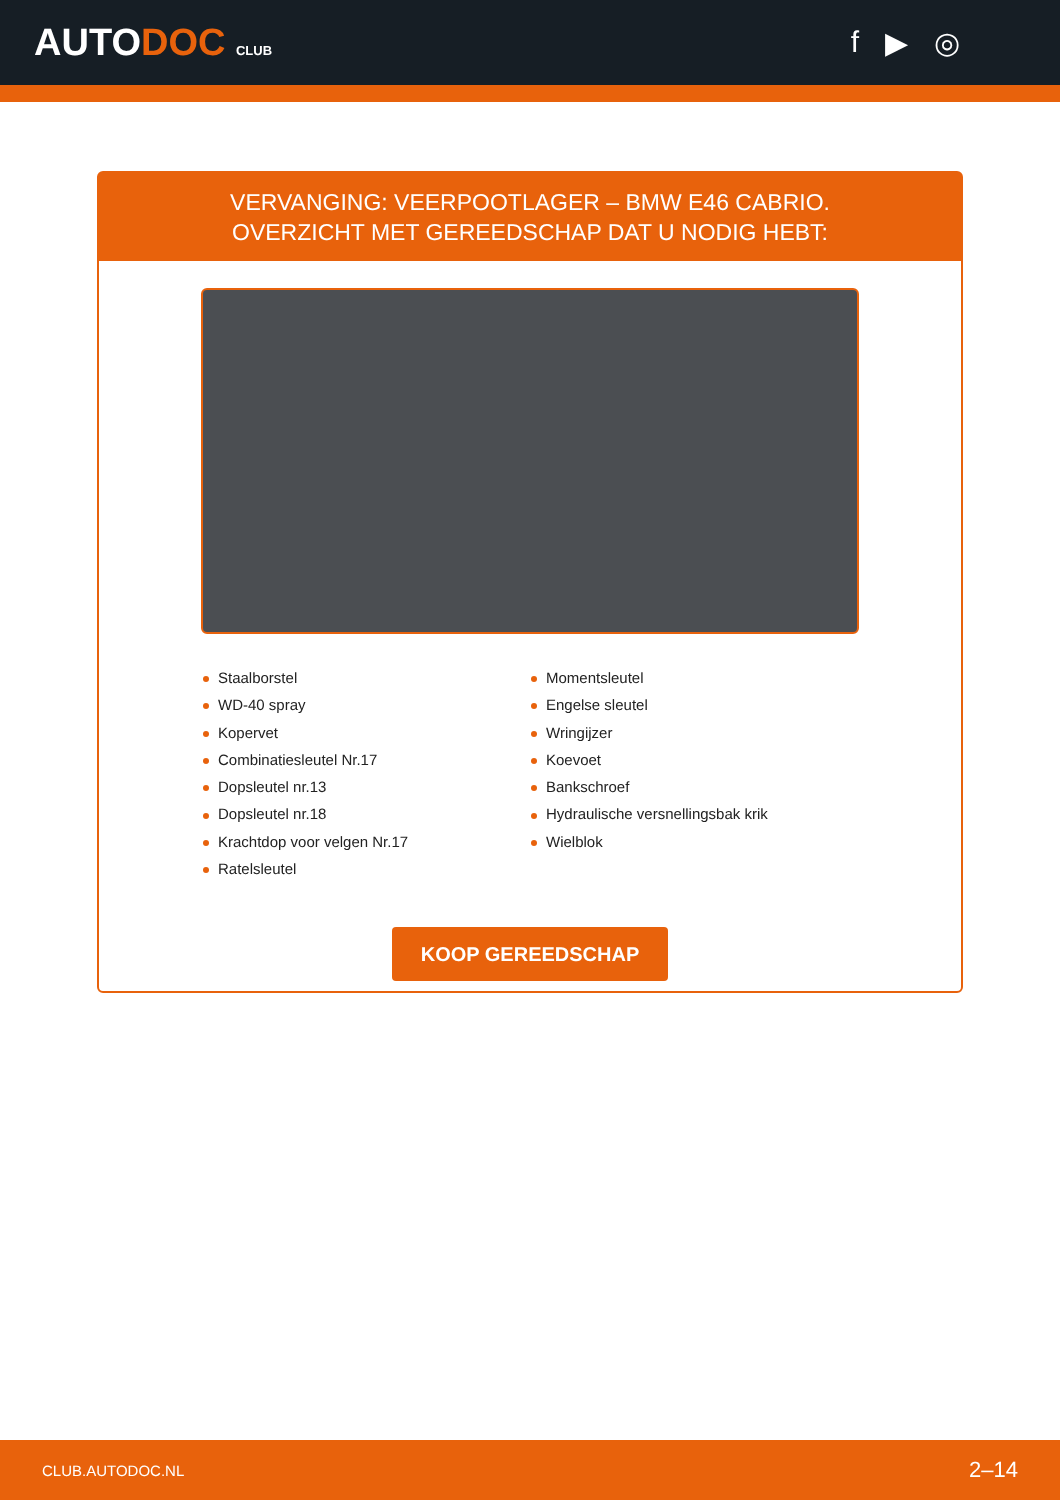AUTODOC CLUB
f ▶ ◎
VERVANGING: VEERPOOTLAGER – BMW E46 CABRIO.
OVERZICHT MET GEREEDSCHAP DAT U NODIG HEBT:
Staalborstel
WD-40 spray
Kopervet
Combinatiesleutel Nr.17
Dopsleutel nr.13
Dopsleutel nr.18
Krachtdop voor velgen Nr.17
Ratelsleutel
Momentsleutel
Engelse sleutel
Wringijzer
Koevoet
Bankschroef
Hydraulische versnellingsbak krik
Wielblok
KOOP GEREEDSCHAP
CLUB.AUTODOC.NL 2–14